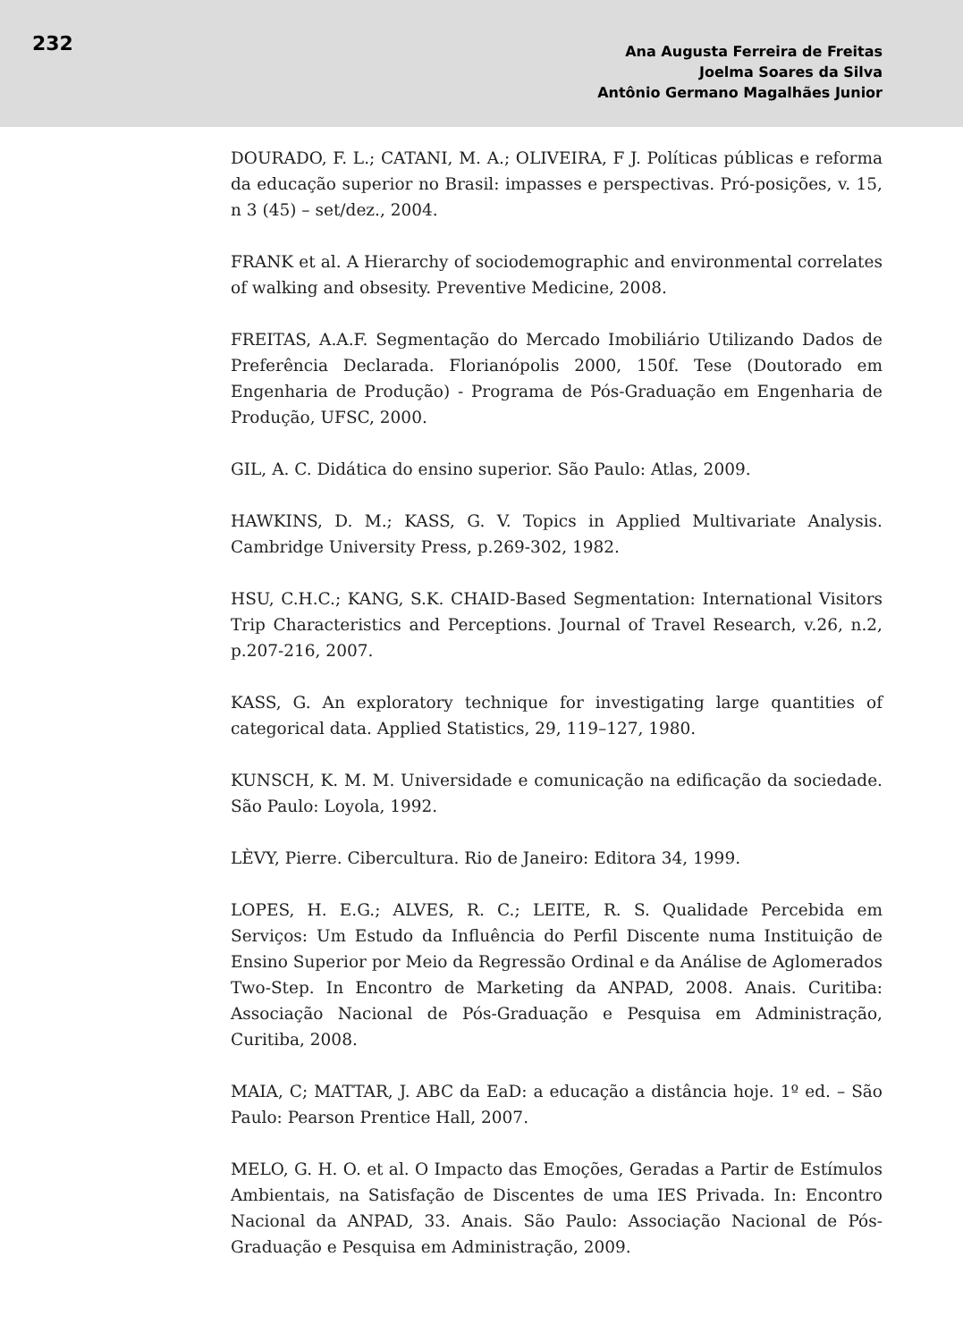232
Ana Augusta Ferreira de Freitas
Joelma Soares da Silva
Antônio Germano Magalhães Junior
DOURADO, F. L.; CATANI, M. A.; OLIVEIRA, F J. Políticas públicas e reforma da educação superior no Brasil: impasses e perspectivas. Pró-posições, v. 15, n 3 (45) – set/dez., 2004.
FRANK et al. A Hierarchy of sociodemographic and environmental correlates of walking and obsesity. Preventive Medicine, 2008.
FREITAS, A.A.F. Segmentação do Mercado Imobiliário Utilizando Dados de Preferência Declarada. Florianópolis 2000, 150f. Tese (Doutorado em Engenharia de Produção) - Programa de Pós-Graduação em Engenharia de Produção, UFSC, 2000.
GIL, A. C. Didática do ensino superior. São Paulo: Atlas, 2009.
HAWKINS, D. M.; KASS, G. V. Topics in Applied Multivariate Analysis. Cambridge University Press, p.269-302, 1982.
HSU, C.H.C.; KANG, S.K. CHAID-Based Segmentation: International Visitors Trip Characteristics and Perceptions. Journal of Travel Research, v.26, n.2, p.207-216, 2007.
KASS, G. An exploratory technique for investigating large quantities of categorical data. Applied Statistics, 29, 119–127, 1980.
KUNSCH, K. M. M. Universidade e comunicação na edificação da sociedade. São Paulo: Loyola, 1992.
LÈVY, Pierre. Cibercultura. Rio de Janeiro: Editora 34, 1999.
LOPES, H. E.G.; ALVES, R. C.; LEITE, R. S. Qualidade Percebida em Serviços: Um Estudo da Influência do Perfil Discente numa Instituição de Ensino Superior por Meio da Regressão Ordinal e da Análise de Aglomerados Two-Step. In Encontro de Marketing da ANPAD, 2008. Anais. Curitiba: Associação Nacional de Pós-Graduação e Pesquisa em Administração, Curitiba, 2008.
MAIA, C; MATTAR, J. ABC da EaD: a educação a distância hoje. 1º ed. – São Paulo: Pearson Prentice Hall, 2007.
MELO, G. H. O. et al. O Impacto das Emoções, Geradas a Partir de Estímulos Ambientais, na Satisfação de Discentes de uma IES Privada. In: Encontro Nacional da ANPAD, 33. Anais. São Paulo: Associação Nacional de Pós-Graduação e Pesquisa em Administração, 2009.